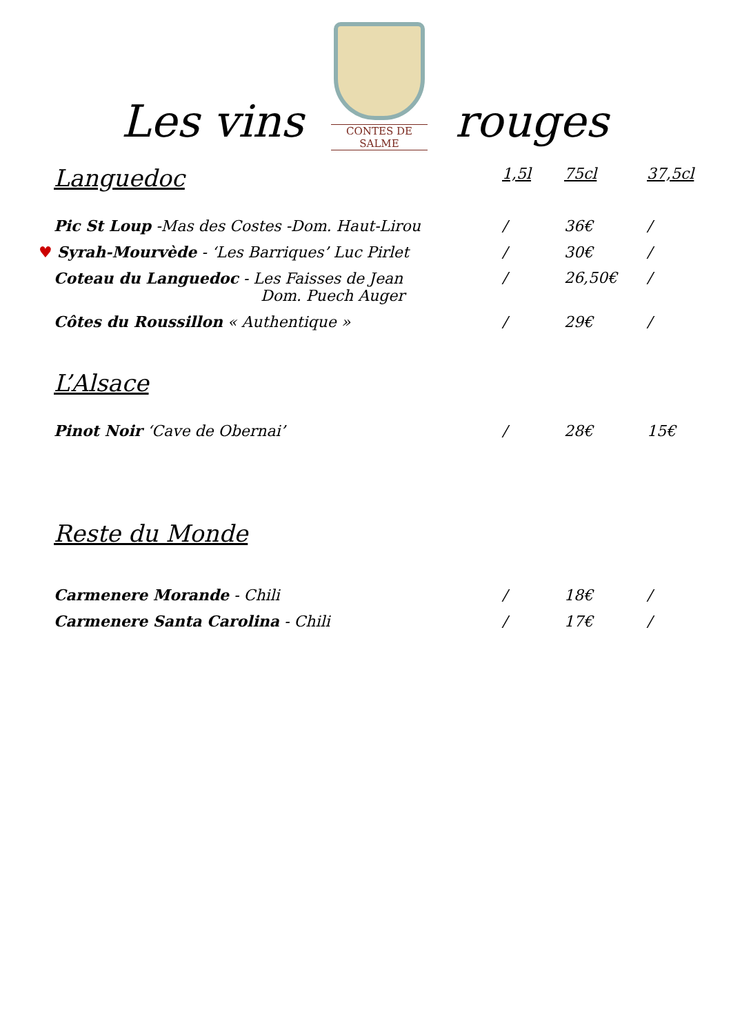Les vins
CONTES DE SALME
rouges
| Languedoc | 1,5l | 75cl | 37,5cl |
| --- | --- | --- | --- |
| Pic St Loup -Mas des Costes -Dom. Haut-Lirou | / | 36€ | / |
| ♥ Syrah-Mourvède - ‘Les Barriques’ Luc Pirlet | / | 30€ | / |
| Coteau du Languedoc - Les Faisses de Jean Dom. Puech Auger | / | 26,50€ | / |
| Côtes du Roussillon « Authentique » | / | 29€ | / |
| L’Alsace | | | |
| Pinot Noir ‘Cave de Obernai’ | / | 28€ | 15€ |
| Reste du Monde | | | |
| Carmenere Morande - Chili | / | 18€ | / |
| Carmenere Santa Carolina - Chili | / | 17€ | / |